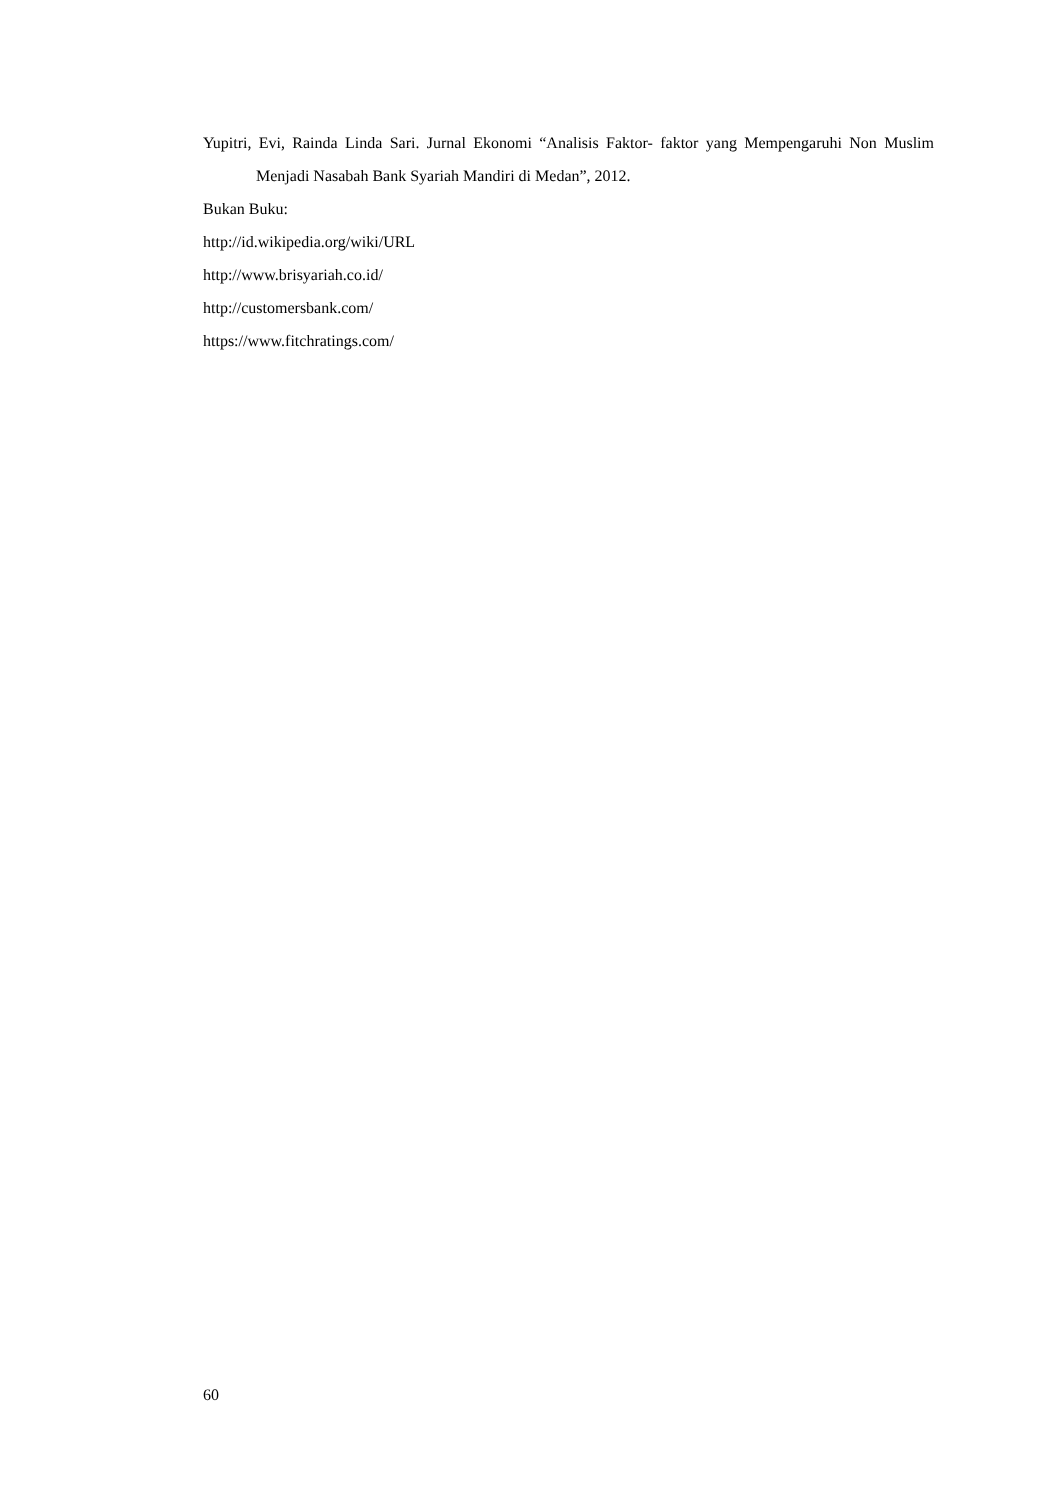Yupitri, Evi, Rainda Linda Sari. Jurnal Ekonomi “Analisis Faktor- faktor yang Mempengaruhi Non Muslim Menjadi Nasabah Bank Syariah Mandiri di Medan”, 2012.
Bukan Buku:
http://id.wikipedia.org/wiki/URL
http://www.brisyariah.co.id/
http://customersbank.com/
https://www.fitchratings.com/
60